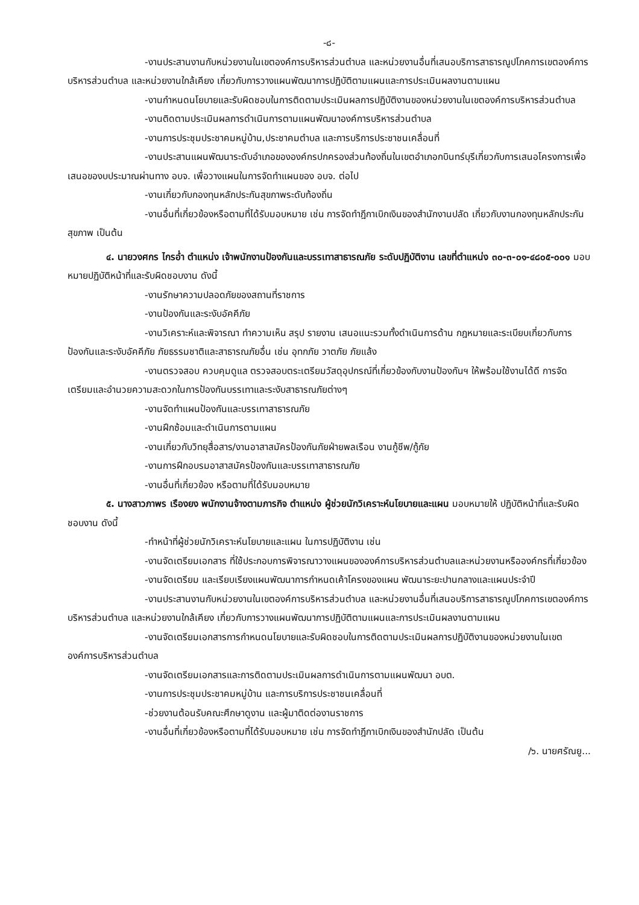-๘-
-งานประสานงานกับหน่วยงานในเขตองค์การบริหารส่วนตำบล และหน่วยงานอื่นที่เสนอบริการสาธารณูปโภคการเขตองค์การบริหารส่วนตำบล และหน่วยงานใกล้เคียง เกี่ยวกับการวางแผนพัฒนาการปฏิบัติตามแผนและการประเมินผลงานตามแผน
-งานกำหนดนโยบายและรับผิดชอบในการติดตามประเมินผลการปฏิบัติงานของหน่วยงานในเขตองค์การบริหารส่วนตำบล
-งานติดตามประเมินผลการดำเนินการตามแผนพัฒนาองค์การบริหารส่วนตำบล
-งานการประชุมประชาคมหมู่บ้าน,ประชาคมตำบล และการบริการประชาชนเคลื่อนที่
-งานประสานแผนพัฒนาระดับอำเภอขององค์กรปกครองส่วนท้องถิ่นในเขตอำเภอกบินทร์บุรีเกี่ยวกับการเสนอโครงการเพื่อเสนอของบประมาณผ่านทาง อบจ. เพื่อวางแผนในการจัดทำแผนของ อบจ. ต่อไป
-งานเกี่ยวกับกองทุนหลักประกันสุขภาพระดับท้องถิ่น
-งานอื่นที่เกี่ยวข้องหรือตามที่ได้รับมอบหมาย เช่น การจัดทำฎีกาเบิกเงินของสำนักงานปลัด เกี่ยวกับงานกองทุนหลักประกันสุขภาพ เป็นต้น
๔. นายวงศกร ไกรอ่ำ ตำแหน่ง เจ้าพนักงานป้องกันและบรรเทาสาธารณภัย ระดับปฏิบัติงาน เลขที่ตำแหน่ง ๓๐-๓-๐๑-๔๘๐๕-๐๐๑ มอบหมายปฏิบัติหน้าที่และรับผิดชอบงาน ดังนี้
-งานรักษาความปลอดภัยของสถานที่ราชการ
-งานป้องกันและระงับอัคคีภัย
-งานวิเคราะห์และพิจารณา ทำความเห็น สรุป รายงาน เสนอแนะรวมทั้งดำเนินการด้าน กฎหมายและระเบียบเกี่ยวกับการป้องกันและระงับอัคคีภัย ภัยธรรมชาติและสาธารณภัยอื่น เช่น อุทกภัย วาตภัย ภัยแล้ง
-งานตรวจสอบ ควบคุมดูแล ตรวจสอบตระเตรียมวัสดุอุปกรณ์ที่เกี่ยวข้องกับงานป้องกันฯ ให้พร้อมใช้งานได้ดี การจัดเตรียมและอำนวยความสะดวกในการป้องกันบรรเทาและระงับสาธารณภัยต่างๆ
-งานจัดทำแผนป้องกันและบรรเทาสาธารณภัย
-งานฝึกซ้อมและดำเนินการตามแผน
-งานเกี่ยวกับวิทยุสื่อสาร/งานอาสาสมัครป้องกันภัยฝ่ายพลเรือน งานกู้ชีพ/กู้ภัย
-งานการฝึกอบรมอาสาสมัครป้องกันและบรรเทาสาธารณภัย
-งานอื่นที่เกี่ยวข้อง หรือตามที่ได้รับมอบหมาย
๕. นางสาวภาพร เรืองยง พนักงานจ้างตามภารกิจ ตำแหน่ง ผู้ช่วยนักวิเคราะห์นโยบายและแผน มอบหมายให้ ปฏิบัติหน้าที่และรับผิดชอบงาน ดังนี้
-ทำหน้าที่ผู้ช่วยนักวิเคราะห์นโยบายและแผน ในการปฏิบัติงาน เช่น
-งานจัดเตรียมเอกสาร ที่ใช้ประกอบการพิจารณาวางแผนขององค์การบริหารส่วนตำบลและหน่วยงานหรือองค์กรที่เกี่ยวข้อง
-งานจัดเตรียม และเรียบเรียงแผนพัฒนาการกำหนดเค้าโครงของแผน พัฒนาระยะปานกลางและแผนประจำปี
-งานประสานงานกับหน่วยงานในเขตองค์การบริหารส่วนตำบล และหน่วยงานอื่นที่เสนอบริการสาธารณูปโภคการเขตองค์การบริหารส่วนตำบล และหน่วยงานใกล้เคียง เกี่ยวกับการวางแผนพัฒนาการปฏิบัติตามแผนและการประเมินผลงานตามแผน
-งานจัดเตรียมเอกสารการกำหนดนโยบายและรับผิดชอบในการติดตามประเมินผลการปฏิบัติงานของหน่วยงานในเขตองค์การบริหารส่วนตำบล
-งานจัดเตรียมเอกสารและการติดตามประเมินผลการดำเนินการตามแผนพัฒนา อบต.
-งานการประชุมประชาคมหมู่บ้าน และการบริการประชาชนเคลื่อนที่
-ช่วยงานต้อนรับคณะศึกษาดูงาน และผู้มาติดต่องานราชการ
-งานอื่นที่เกี่ยวข้องหรือตามที่ได้รับมอบหมาย เช่น การจัดทำฎีกาเบิกเงินของสำนักปลัด เป็นต้น
/๖. นายศรัณยู...